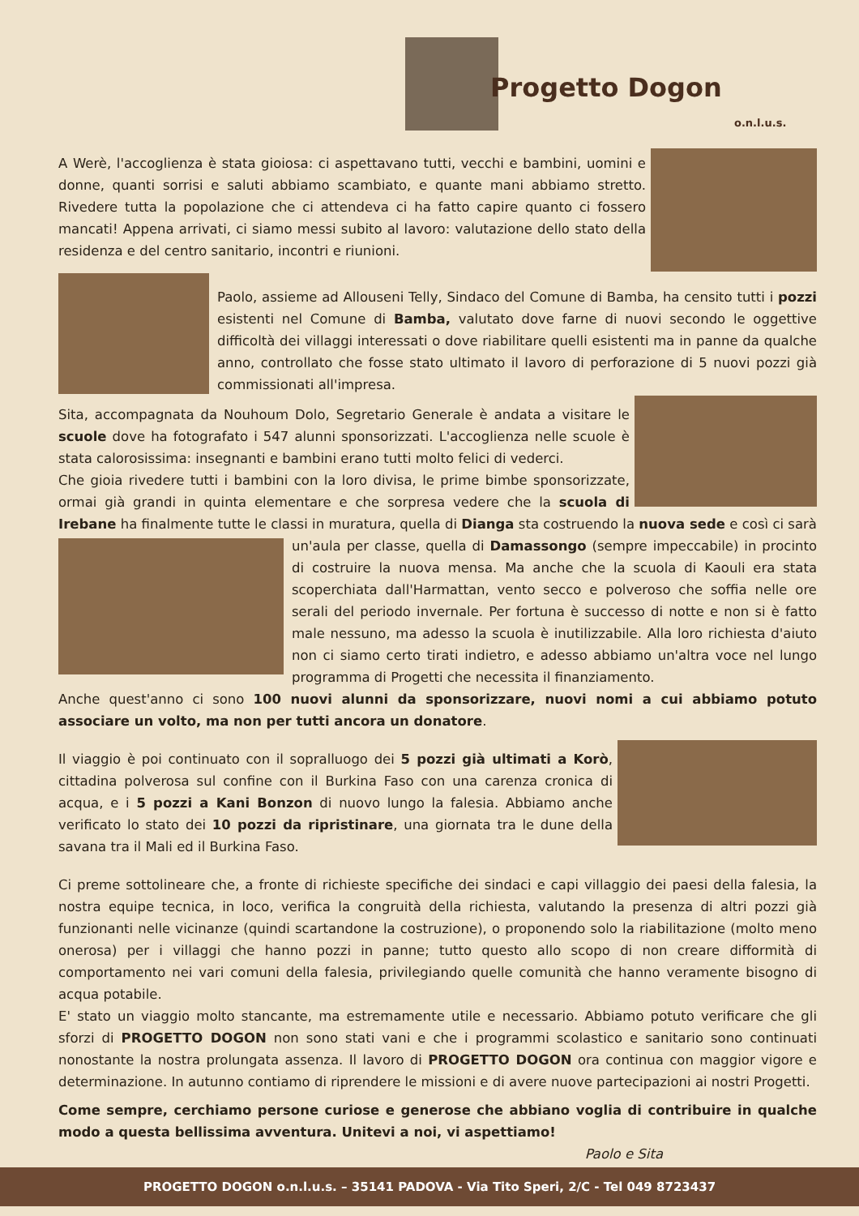Progetto Dogon
o.n.l.u.s.
A Werè, l'accoglienza è stata gioiosa: ci aspettavano tutti, vecchi e bambini, uomini e donne, quanti sorrisi e saluti abbiamo scambiato, e quante mani abbiamo stretto. Rivedere tutta la popolazione che ci attendeva ci ha fatto capire quanto ci fossero mancati! Appena arrivati, ci siamo messi subito al lavoro: valutazione dello stato della residenza e del centro sanitario, incontri e riunioni.
Paolo, assieme ad Allouseni Telly, Sindaco del Comune di Bamba, ha censito tutti i pozzi esistenti nel Comune di Bamba, valutato dove farne di nuovi secondo le oggettive difficoltà dei villaggi interessati o dove riabilitare quelli esistenti ma in panne da qualche anno, controllato che fosse stato ultimato il lavoro di perforazione di 5 nuovi pozzi già commissionati all'impresa.
Sita, accompagnata da Nouhoum Dolo, Segretario Generale è andata a visitare le scuole dove ha fotografato i 547 alunni sponsorizzati. L'accoglienza nelle scuole è stata calorosissima: insegnanti e bambini erano tutti molto felici di vederci.
Che gioia rivedere tutti i bambini con la loro divisa, le prime bimbe sponsorizzate, ormai già grandi in quinta elementare e che sorpresa vedere che la scuola di Irebane ha finalmente tutte le classi in muratura, quella di Dianga sta costruendo la nuova sede e così ci sarà un'aula per classe, quella di Damassongo (sempre impeccabile) in procinto di costruire la nuova mensa. Ma anche che la scuola di Kaouli era stata scoperchiata dall'Harmattan, vento secco e polveroso che soffia nelle ore serali del periodo invernale. Per fortuna è successo di notte e non si è fatto male nessuno, ma adesso la scuola è inutilizzabile. Alla loro richiesta d'aiuto non ci siamo certo tirati indietro, e adesso abbiamo un'altra voce nel lungo programma di Progetti che necessita il finanziamento.
Anche quest'anno ci sono 100 nuovi alunni da sponsorizzare, nuovi nomi a cui abbiamo potuto associare un volto, ma non per tutti ancora un donatore.
Il viaggio è poi continuato con il sopralluogo dei 5 pozzi già ultimati a Korò, cittadina polverosa sul confine con il Burkina Faso con una carenza cronica di acqua, e i 5 pozzi a Kani Bonzon di nuovo lungo la falesia. Abbiamo anche verificato lo stato dei 10 pozzi da ripristinare, una giornata tra le dune della savana tra il Mali ed il Burkina Faso.
Ci preme sottolineare che, a fronte di richieste specifiche dei sindaci e capi villaggio dei paesi della falesia, la nostra equipe tecnica, in loco, verifica la congruità della richiesta, valutando la presenza di altri pozzi già funzionanti nelle vicinanze (quindi scartandone la costruzione), o proponendo solo la riabilitazione (molto meno onerosa) per i villaggi che hanno pozzi in panne; tutto questo allo scopo di non creare difformità di comportamento nei vari comuni della falesia, privilegiando quelle comunità che hanno veramente bisogno di acqua potabile.
E' stato un viaggio molto stancante, ma estremamente utile e necessario. Abbiamo potuto verificare che gli sforzi di PROGETTO DOGON non sono stati vani e che i programmi scolastico e sanitario sono continuati nonostante la nostra prolungata assenza. Il lavoro di PROGETTO DOGON ora continua con maggior vigore e determinazione. In autunno contiamo di riprendere le missioni e di avere nuove partecipazioni ai nostri Progetti.
Come sempre, cerchiamo persone curiose e generose che abbiano voglia di contribuire in qualche modo a questa bellissima avventura. Unitevi a noi, vi aspettiamo!
Paolo e Sita
PROGETTO DOGON o.n.l.u.s. – 35141 PADOVA - Via Tito Speri, 2/C - Tel 049 8723437